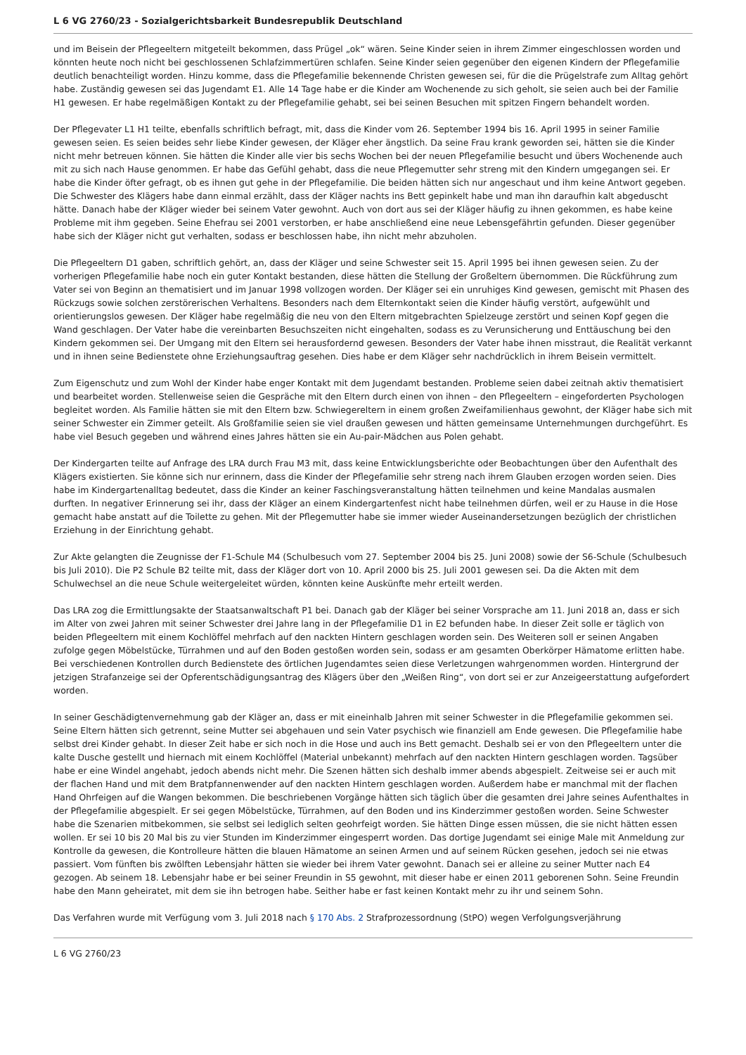L 6 VG 2760/23 - Sozialgerichtsbarkeit Bundesrepublik Deutschland
und im Beisein der Pflegeeltern mitgeteilt bekommen, dass Prügel „ok“ wären. Seine Kinder seien in ihrem Zimmer eingeschlossen worden und könnten heute noch nicht bei geschlossenen Schlafzimmertüren schlafen. Seine Kinder seien gegenüber den eigenen Kindern der Pflegefamilie deutlich benachteiligt worden. Hinzu komme, dass die Pflegefamilie bekennende Christen gewesen sei, für die die Prügelstrafe zum Alltag gehört habe. Zuständig gewesen sei das Jugendamt E1. Alle 14 Tage habe er die Kinder am Wochenende zu sich geholt, sie seien auch bei der Familie H1 gewesen. Er habe regelmäßigen Kontakt zu der Pflegefamilie gehabt, sei bei seinen Besuchen mit spitzen Fingern behandelt worden.
Der Pflegevater L1 H1 teilte, ebenfalls schriftlich befragt, mit, dass die Kinder vom 26. September 1994 bis 16. April 1995 in seiner Familie gewesen seien. Es seien beides sehr liebe Kinder gewesen, der Kläger eher ängstlich. Da seine Frau krank geworden sei, hätten sie die Kinder nicht mehr betreuen können. Sie hätten die Kinder alle vier bis sechs Wochen bei der neuen Pflegefamilie besucht und übers Wochenende auch mit zu sich nach Hause genommen. Er habe das Gefühl gehabt, dass die neue Pflegemutter sehr streng mit den Kindern umgegangen sei. Er habe die Kinder öfter gefragt, ob es ihnen gut gehe in der Pflegefamilie. Die beiden hätten sich nur angeschaut und ihm keine Antwort gegeben. Die Schwester des Klägers habe dann einmal erzählt, dass der Kläger nachts ins Bett gepinkelt habe und man ihn daraufhin kalt abgeduscht hätte. Danach habe der Kläger wieder bei seinem Vater gewohnt. Auch von dort aus sei der Kläger häufig zu ihnen gekommen, es habe keine Probleme mit ihm gegeben. Seine Ehefrau sei 2001 verstorben, er habe anschließend eine neue Lebensgefährtin gefunden. Dieser gegenüber habe sich der Kläger nicht gut verhalten, sodass er beschlossen habe, ihn nicht mehr abzuholen.
Die Pflegeeltern D1 gaben, schriftlich gehört, an, dass der Kläger und seine Schwester seit 15. April 1995 bei ihnen gewesen seien. Zu der vorherigen Pflegefamilie habe noch ein guter Kontakt bestanden, diese hätten die Stellung der Großeltern übernommen. Die Rückführung zum Vater sei von Beginn an thematisiert und im Januar 1998 vollzogen worden. Der Kläger sei ein unruhiges Kind gewesen, gemischt mit Phasen des Rückzugs sowie solchen zerstörerischen Verhaltens. Besonders nach dem Elternkontakt seien die Kinder häufig verstört, aufgewühlt und orientierungslos gewesen. Der Kläger habe regelmäßig die neu von den Eltern mitgebrachten Spielzeuge zerstört und seinen Kopf gegen die Wand geschlagen. Der Vater habe die vereinbarten Besuchszeiten nicht eingehalten, sodass es zu Verunsicherung und Enttäuschung bei den Kindern gekommen sei. Der Umgang mit den Eltern sei herausfordernd gewesen. Besonders der Vater habe ihnen misstraut, die Realität verkannt und in ihnen seine Bedienstete ohne Erziehungsauftrag gesehen. Dies habe er dem Kläger sehr nachdrücklich in ihrem Beisein vermittelt.
Zum Eigenschutz und zum Wohl der Kinder habe enger Kontakt mit dem Jugendamt bestanden. Probleme seien dabei zeitnah aktiv thematisiert und bearbeitet worden. Stellenweise seien die Gespräche mit den Eltern durch einen von ihnen – den Pflegeeltern – eingeforderten Psychologen begleitet worden. Als Familie hätten sie mit den Eltern bzw. Schwiegereltern in einem großen Zweifamilienhaus gewohnt, der Kläger habe sich mit seiner Schwester ein Zimmer geteilt. Als Großfamilie seien sie viel draußen gewesen und hätten gemeinsame Unternehmungen durchgeführt. Es habe viel Besuch gegeben und während eines Jahres hätten sie ein Au-pair-Mädchen aus Polen gehabt.
Der Kindergarten teilte auf Anfrage des LRA durch Frau M3 mit, dass keine Entwicklungsberichte oder Beobachtungen über den Aufenthalt des Klägers existierten. Sie könne sich nur erinnern, dass die Kinder der Pflegefamilie sehr streng nach ihrem Glauben erzogen worden seien. Dies habe im Kindergartenalltag bedeutet, dass die Kinder an keiner Faschingsveranstaltung hätten teilnehmen und keine Mandalas ausmalen durften. In negativer Erinnerung sei ihr, dass der Kläger an einem Kindergartenfest nicht habe teilnehmen dürfen, weil er zu Hause in die Hose gemacht habe anstatt auf die Toilette zu gehen. Mit der Pflegemutter habe sie immer wieder Auseinandersetzungen bezüglich der christlichen Erziehung in der Einrichtung gehabt.
Zur Akte gelangten die Zeugnisse der F1-Schule M4 (Schulbesuch vom 27. September 2004 bis 25. Juni 2008) sowie der S6-Schule (Schulbesuch bis Juli 2010). Die P2 Schule B2 teilte mit, dass der Kläger dort von 10. April 2000 bis 25. Juli 2001 gewesen sei. Da die Akten mit dem Schulwechsel an die neue Schule weitergeleitet würden, könnten keine Auskünfte mehr erteilt werden.
Das LRA zog die Ermittlungsakte der Staatsanwaltschaft P1 bei. Danach gab der Kläger bei seiner Vorsprache am 11. Juni 2018 an, dass er sich im Alter von zwei Jahren mit seiner Schwester drei Jahre lang in der Pflegefamilie D1 in E2 befunden habe. In dieser Zeit solle er täglich von beiden Pflegeeltern mit einem Kochlöffel mehrfach auf den nackten Hintern geschlagen worden sein. Des Weiteren soll er seinen Angaben zufolge gegen Möbelstücke, Türrahmen und auf den Boden gestoßen worden sein, sodass er am gesamten Oberkörper Hämatome erlitten habe. Bei verschiedenen Kontrollen durch Bedienstete des örtlichen Jugendamtes seien diese Verletzungen wahrgenommen worden. Hintergrund der jetzigen Strafanzeige sei der Opferentschädigungsantrag des Klägers über den „Weißen Ring“, von dort sei er zur Anzeigeerstattung aufgefordert worden.
In seiner Geschädigtenvernehmung gab der Kläger an, dass er mit eineinhalb Jahren mit seiner Schwester in die Pflegefamilie gekommen sei. Seine Eltern hätten sich getrennt, seine Mutter sei abgehauen und sein Vater psychisch wie finanziell am Ende gewesen. Die Pflegefamilie habe selbst drei Kinder gehabt. In dieser Zeit habe er sich noch in die Hose und auch ins Bett gemacht. Deshalb sei er von den Pflegeeltern unter die kalte Dusche gestellt und hiernach mit einem Kochlöffel (Material unbekannt) mehrfach auf den nackten Hintern geschlagen worden. Tagsüber habe er eine Windel angehabt, jedoch abends nicht mehr. Die Szenen hätten sich deshalb immer abends abgespielt. Zeitweise sei er auch mit der flachen Hand und mit dem Bratpfannenwender auf den nackten Hintern geschlagen worden. Außerdem habe er manchmal mit der flachen Hand Ohrfeigen auf die Wangen bekommen. Die beschriebenen Vorgänge hätten sich täglich über die gesamten drei Jahre seines Aufenthaltes in der Pflegefamilie abgespielt. Er sei gegen Möbelstücke, Türrahmen, auf den Boden und ins Kinderzimmer gestoßen worden. Seine Schwester habe die Szenarien mitbekommen, sie selbst sei lediglich selten geohrfeigt worden. Sie hätten Dinge essen müssen, die sie nicht hätten essen wollen. Er sei 10 bis 20 Mal bis zu vier Stunden im Kinderzimmer eingesperrt worden. Das dortige Jugendamt sei einige Male mit Anmeldung zur Kontrolle da gewesen, die Kontrolleure hätten die blauen Hämatome an seinen Armen und auf seinem Rücken gesehen, jedoch sei nie etwas passiert. Vom fünften bis zwölften Lebensjahr hätten sie wieder bei ihrem Vater gewohnt. Danach sei er alleine zu seiner Mutter nach E4 gezogen. Ab seinem 18. Lebensjahr habe er bei seiner Freundin in S5 gewohnt, mit dieser habe er einen 2011 geborenen Sohn. Seine Freundin habe den Mann geheiratet, mit dem sie ihn betrogen habe. Seither habe er fast keinen Kontakt mehr zu ihr und seinem Sohn.
Das Verfahren wurde mit Verfügung vom 3. Juli 2018 nach § 170 Abs. 2 Strafprozessordnung (StPO) wegen Verfolgungsverjährung
L 6 VG 2760/23